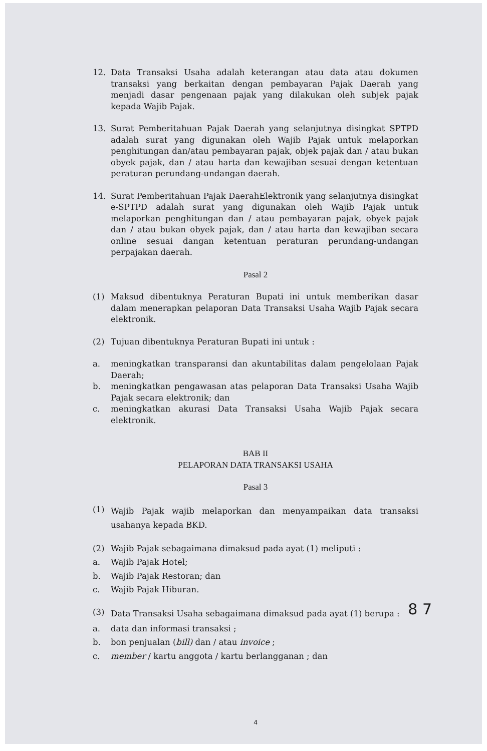12. Data Transaksi Usaha adalah keterangan atau data atau dokumen transaksi yang berkaitan dengan pembayaran Pajak Daerah yang menjadi dasar pengenaan pajak yang dilakukan oleh subjek pajak kepada Wajib Pajak.
13. Surat Pemberitahuan Pajak Daerah yang selanjutnya disingkat SPTPD adalah surat yang digunakan oleh Wajib Pajak untuk melaporkan penghitungan dan/atau pembayaran pajak, objek pajak dan / atau bukan obyek pajak, dan / atau harta dan kewajiban sesuai dengan ketentuan peraturan perundang-undangan daerah.
14. Surat Pemberitahuan Pajak DaerahElektronik yang selanjutnya disingkat e-SPTPD adalah surat yang digunakan oleh Wajib Pajak untuk melaporkan penghitungan dan / atau pembayaran pajak, obyek pajak dan / atau bukan obyek pajak, dan / atau harta dan kewajiban secara online sesuai dangan ketentuan peraturan perundang-undangan perpajakan daerah.
Pasal 2
(1) Maksud dibentuknya Peraturan Bupati ini untuk memberikan dasar dalam menerapkan pelaporan Data Transaksi Usaha Wajib Pajak secara elektronik.
(2) Tujuan dibentuknya Peraturan Bupati ini untuk :
a. meningkatkan transparansi dan akuntabilitas dalam pengelolaan Pajak Daerah;
b. meningkatkan pengawasan atas pelaporan Data Transaksi Usaha Wajib Pajak secara elektronik; dan
c. meningkatkan akurasi Data Transaksi Usaha Wajib Pajak secara elektronik.
BAB II
PELAPORAN DATA TRANSAKSI USAHA
Pasal 3
(1)
Wajib Pajak wajib melaporkan dan menyampaikan data transaksi usahanya kepada BKD.
(2) Wajib Pajak sebagaimana dimaksud pada ayat (1) meliputi :
a. Wajib Pajak Hotel;
b. Wajib Pajak Restoran; dan
c. Wajib Pajak Hiburan.
(3)
Data Transaksi Usaha sebagaimana dimaksud pada ayat (1) berupa :
a. data dan informasi transaksi ;
b. bon penjualan (bill) dan / atau invoice ;
c. member / kartu anggota / kartu berlangganan ; dan
8 7
4